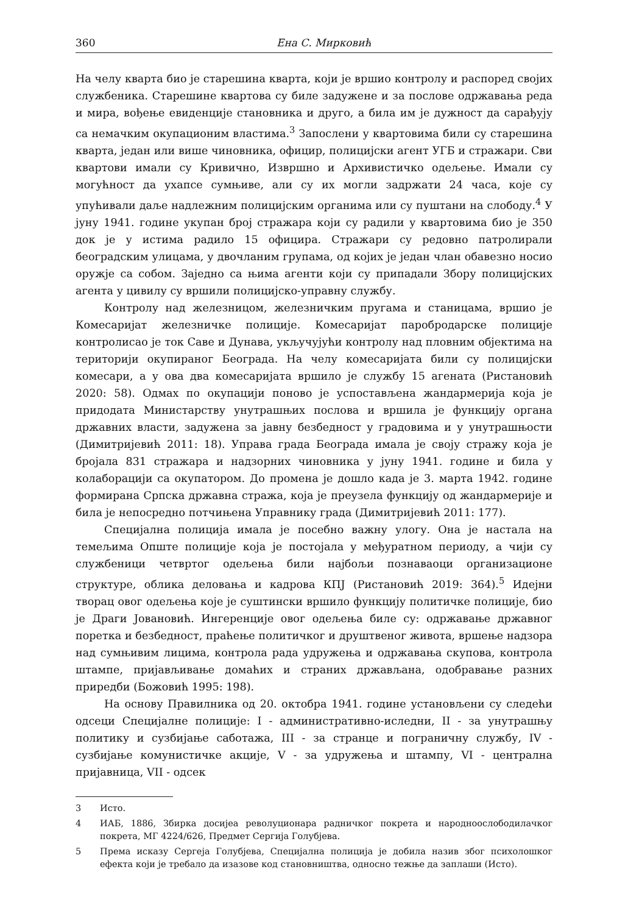360 Ена С. Мирковић
На челу кварта био је старешина кварта, који је вршио контролу и распоред својих службеника. Старешине квартова су биле задужене и за послове одржавања реда и мира, вођење евиденције становника и друго, а била им је дужност да сарађују са немачким окупационим властима.<sup>3</sup> Запослени у квартовима били су старешина кварта, један или више чиновника, официр, полицијски агент УГБ и стражари. Сви квартови имали су Кривично, Извршно и Архивистичко одељење. Имали су могућност да ухапсе сумњиве, али су их могли задржати 24 часа, које су упућивали даље надлежним полицијским органима или су пуштани на слободу.<sup>4</sup> У јуну 1941. године укупан број стражара који су радили у квартовима био је 350 док је у истима радило 15 официра. Стражари су редовно патролирали београдским улицама, у двочланим групама, од којих је један члан обавезно носио оружје са собом. Заједно са њима агенти који су припадали Збору полицијских агента у цивилу су вршили полицијско-управну службу.
Контролу над железницом, железничким пругама и станицама, вршио је Комесаријат железничке полиције. Комесаријат паробродарске полиције контролисао је ток Саве и Дунава, укључујући контролу над пловним објектима на територији окупираног Београда. На челу комесаријата били су полицијски комесари, а у ова два комесаријата вршило је службу 15 агената (Ристановић 2020: 58). Одмах по окупацији поново је успостављена жандармерија која је придодата Министарству унутрашњих послова и вршила је функцију органа државних власти, задужена за јавну безбедност у градовима и у унутрашњости (Димитријевић 2011: 18). Управа града Београда имала је своју стражу која је бројала 831 стражара и надзорних чиновника у јуну 1941. године и била у колаборацији са окупатором. До промена је дошло када је 3. марта 1942. године формирана Српска државна стража, која је преузела функцију од жандармерије и била је непосредно потчињена Управнику града (Димитријевић 2011: 177).
Специјална полиција имала је посебно важну улогу. Она је настала на темељима Опште полиције која је постојала у међуратном периоду, а чији су службеници четвртог одељења били најбољи познаваоци организационе структуре, облика деловања и кадрова КПЈ (Ристановић 2019: 364).<sup>5</sup> Идејни творац овог одељења које је суштински вршило функцију политичке полиције, био је Драги Јовановић. Ингеренције овог одељења биле су: одржавање државног поретка и безбедност, праћење политичког и друштвеног живота, вршење надзора над сумњивим лицима, контрола рада удружења и одржавања скупова, контрола штампе, пријављивање домаћих и страних држављана, одобравање разних приредби (Божовић 1995: 198).
На основу Правилника од 20. октобра 1941. године установљени су следећи одсеци Специјалне полиције: I - административно-иследни, II - за унутрашњу политику и сузбијање саботажа, III - за странце и пограничну службу, IV - сузбијање комунистичке акције, V - за удружења и штампу, VI - централна пријавница, VII - одсек
3 Исто.
4 ИАБ, 1886, Збирка досијеа револуционара радничког покрета и народноослободилачког покрета, МГ 4224/626, Предмет Сергија Голубјева.
5 Према исказу Сергеја Голубјева, Специјална полиција је добила назив због психолошког ефекта који је требало да изазове код становништва, односно тежње да заплаши (Исто).